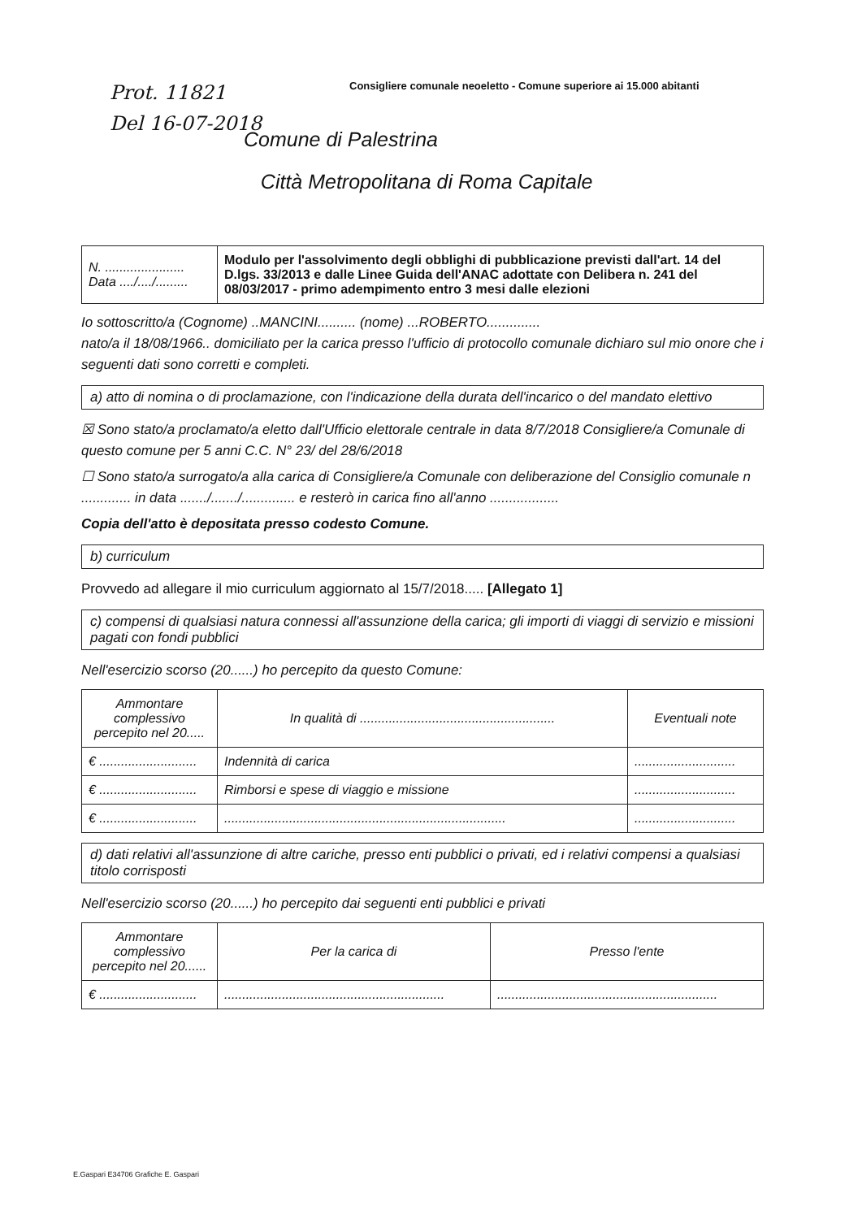Consigliere comunale neoeletto - Comune superiore ai 15.000 abitanti
Prot. 11821
Del 16-07-2018
Comune di Palestrina
Città Metropolitana di Roma Capitale
| N. ...................... Data ..../..../......... | Modulo per l'assolvimento degli obblighi di pubblicazione previsti dall'art. 14 del D.lgs. 33/2013 e dalle Linee Guida dell'ANAC adottate con Delibera n. 241 del 08/03/2017 - primo adempimento entro 3 mesi dalle elezioni |
Io sottoscritto/a (Cognome) ..MANCINI.......... (nome) ...ROBERTO..............
nato/a il 18/08/1966.. domiciliato per la carica presso l'ufficio di protocollo comunale dichiaro sul mio onore che i seguenti dati sono corretti e completi.
a) atto di nomina o di proclamazione, con l'indicazione della durata dell'incarico o del mandato elettivo
☒ Sono stato/a proclamato/a eletto dall'Ufficio elettorale centrale in data 8/7/2018 Consigliere/a Comunale di questo comune per 5 anni C.C. N° 23/ del 28/6/2018
☐ Sono stato/a surrogato/a alla carica di Consigliere/a Comunale con deliberazione del Consiglio comunale n ............. in data ......./......./.............. e resterò in carica fino all'anno ..................
Copia dell'atto è depositata presso codesto Comune.
b) curriculum
Provvedo ad allegare il mio curriculum aggiornato al 15/7/2018..... [Allegato 1]
c) compensi di qualsiasi natura connessi all'assunzione della carica; gli importi di viaggi di servizio e missioni pagati con fondi pubblici
Nell'esercizio scorso (20......) ho percepito da questo Comune:
| Ammontare complessivo percepito nel 20..... | In qualità di ...................................................... | Eventuali note |
| --- | --- | --- |
| € ........................... | Indennità di carica | ............................ |
| € ........................... | Rimborsi e spese di viaggio e missione | ............................ |
| € ........................... | .............................................................................. | ............................ |
d) dati relativi all'assunzione di altre cariche, presso enti pubblici o privati, ed i relativi compensi a qualsiasi titolo corrisposti
Nell'esercizio scorso (20......) ho percepito dai seguenti enti pubblici e privati
| Ammontare complessivo percepito nel 20...... | Per la carica di | Presso l'ente |
| --- | --- | --- |
| € ........................... | ............................................................. | ............................................................. |
E.Gaspari E34706 Grafiche E. Gaspari